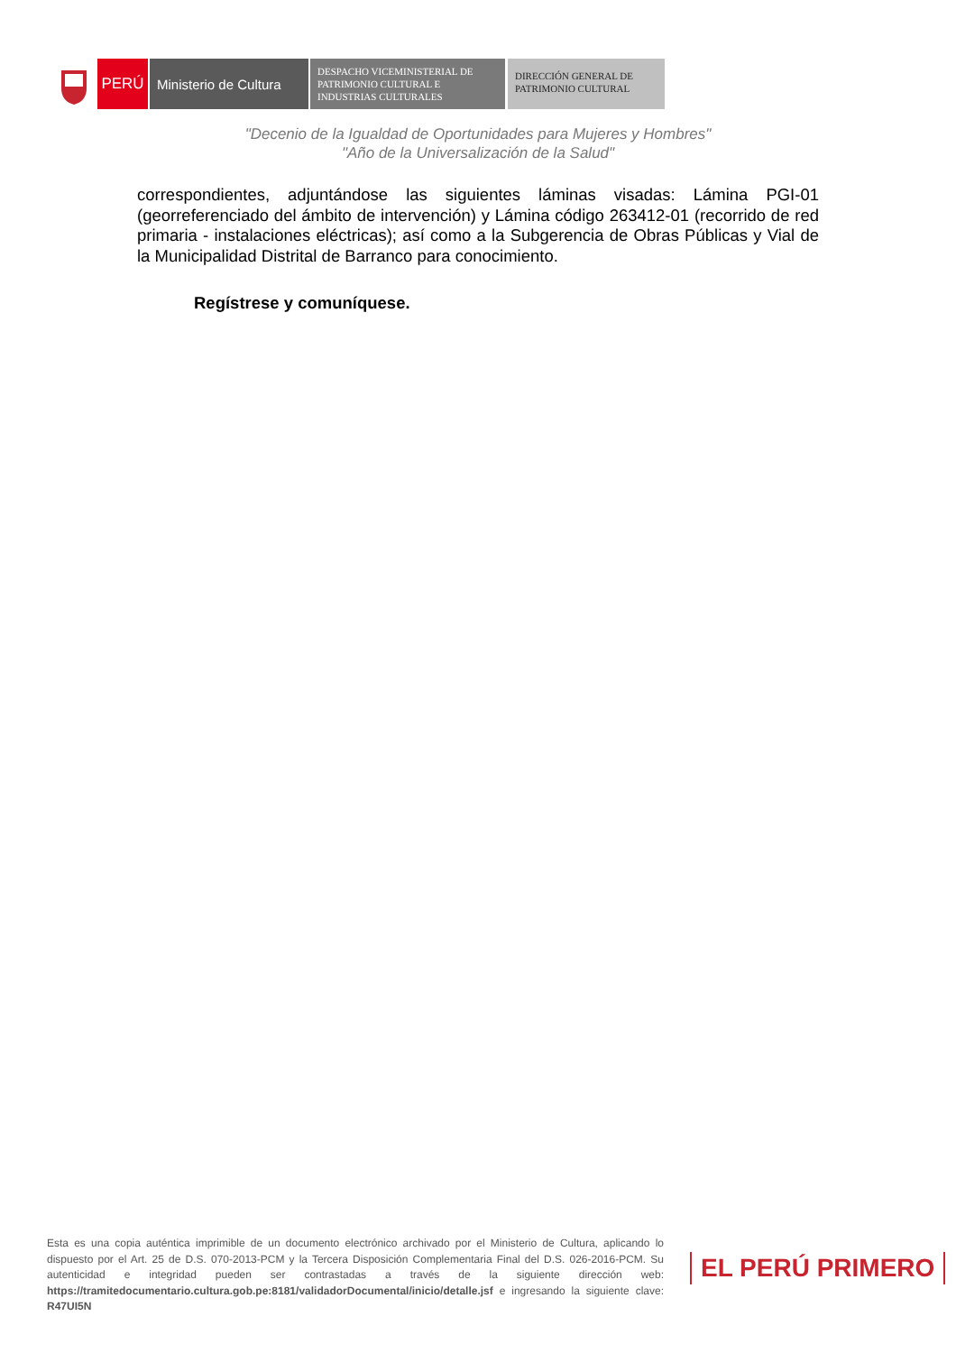PERÚ Ministerio de Cultura
DESPACHO VICEMINISTERIAL DE
PATRIMONIO CULTURAL E
INDUSTRIAS CULTURALES
DIRECCIÓN GENERAL DE
PATRIMONIO CULTURAL
"Decenio de la Igualdad de Oportunidades para Mujeres y Hombres"
"Año de la Universalización de la Salud"
correspondientes, adjuntándose las siguientes láminas visadas: Lámina PGI-01 (georreferenciado del ámbito de intervención) y Lámina código 263412-01 (recorrido de red primaria - instalaciones eléctricas); así como a la Subgerencia de Obras Públicas y Vial de la Municipalidad Distrital de Barranco para conocimiento.
Regístrese y comuníquese.
Esta es una copia auténtica imprimible de un documento electrónico archivado por el Ministerio de Cultura, aplicando lo dispuesto por el Art. 25 de D.S. 070-2013-PCM y la Tercera Disposición Complementaria Final del D.S. 026-2016-PCM. Su autenticidad e integridad pueden ser contrastadas a través de la siguiente dirección web: https://tramitedocumentario.cultura.gob.pe:8181/validadorDocumental/inicio/detalle.jsf e ingresando la siguiente clave: R47UI5N
EL PERÚ PRIMERO